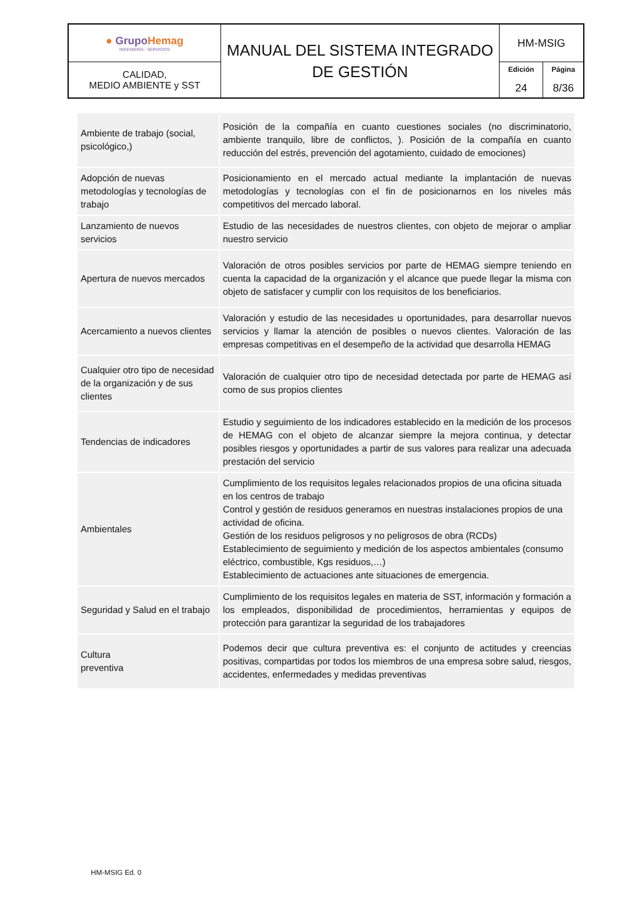| ● Grupo Hemag INGENIERÍA - SERVICIOS | MANUAL DEL SISTEMA INTEGRADO DE GESTIÓN | HM-MSIG | |
| CALIDAD, MEDIO AMBIENTE y SST | | Edición 24 | Página 8/36 |
| Ambiente de trabajo (social, psicológico,) | Posición de la compañía en cuanto cuestiones sociales (no discriminatorio, ambiente tranquilo, libre de conflictos, ). Posición de la compañía en cuanto reducción del estrés, prevención del agotamiento, cuidado de emociones) |
| Adopción de nuevas metodologías y tecnologías de trabajo | Posicionamiento en el mercado actual mediante la implantación de nuevas metodologías y tecnologías con el fin de posicionarnos en los niveles más competitivos del mercado laboral. |
| Lanzamiento de nuevos servicios | Estudio de las necesidades de nuestros clientes, con objeto de mejorar o ampliar nuestro servicio |
| Apertura de nuevos mercados | Valoración de otros posibles servicios por parte de HEMAG siempre teniendo en cuenta la capacidad de la organización y el alcance que puede llegar la misma con objeto de satisfacer y cumplir con los requisitos de los beneficiarios. |
| Acercamiento a nuevos clientes | Valoración y estudio de las necesidades u oportunidades, para desarrollar nuevos servicios y llamar la atención de posibles o nuevos clientes. Valoración de las empresas competitivas en el desempeño de la actividad que desarrolla HEMAG |
| Cualquier otro tipo de necesidad de la organización y de sus clientes | Valoración de cualquier otro tipo de necesidad detectada por parte de HEMAG así como de sus propios clientes |
| Tendencias de indicadores | Estudio y seguimiento de los indicadores establecido en la medición de los procesos de HEMAG con el objeto de alcanzar siempre la mejora continua, y detectar posibles riesgos y oportunidades a partir de sus valores para realizar una adecuada prestación del servicio |
| Ambientales | Cumplimiento de los requisitos legales relacionados propios de una oficina situada en los centros de trabajo Control y gestión de residuos generamos en nuestras instalaciones propios de una actividad de oficina. Gestión de los residuos peligrosos y no peligrosos de obra (RCDs) Establecimiento de seguimiento y medición de los aspectos ambientales (consumo eléctrico, combustible, Kgs residuos,…) Establecimiento de actuaciones ante situaciones de emergencia. |
| Seguridad y Salud en el trabajo | Cumplimiento de los requisitos legales en materia de SST, información y formación a los empleados, disponibilidad de procedimientos, herramientas y equipos de protección para garantizar la seguridad de los trabajadores |
| Cultura preventiva | Podemos decir que cultura preventiva es: el conjunto de actitudes y creencias positivas, compartidas por todos los miembros de una empresa sobre salud, riesgos, accidentes, enfermedades y medidas preventivas |
HM-MSIG Ed. 0